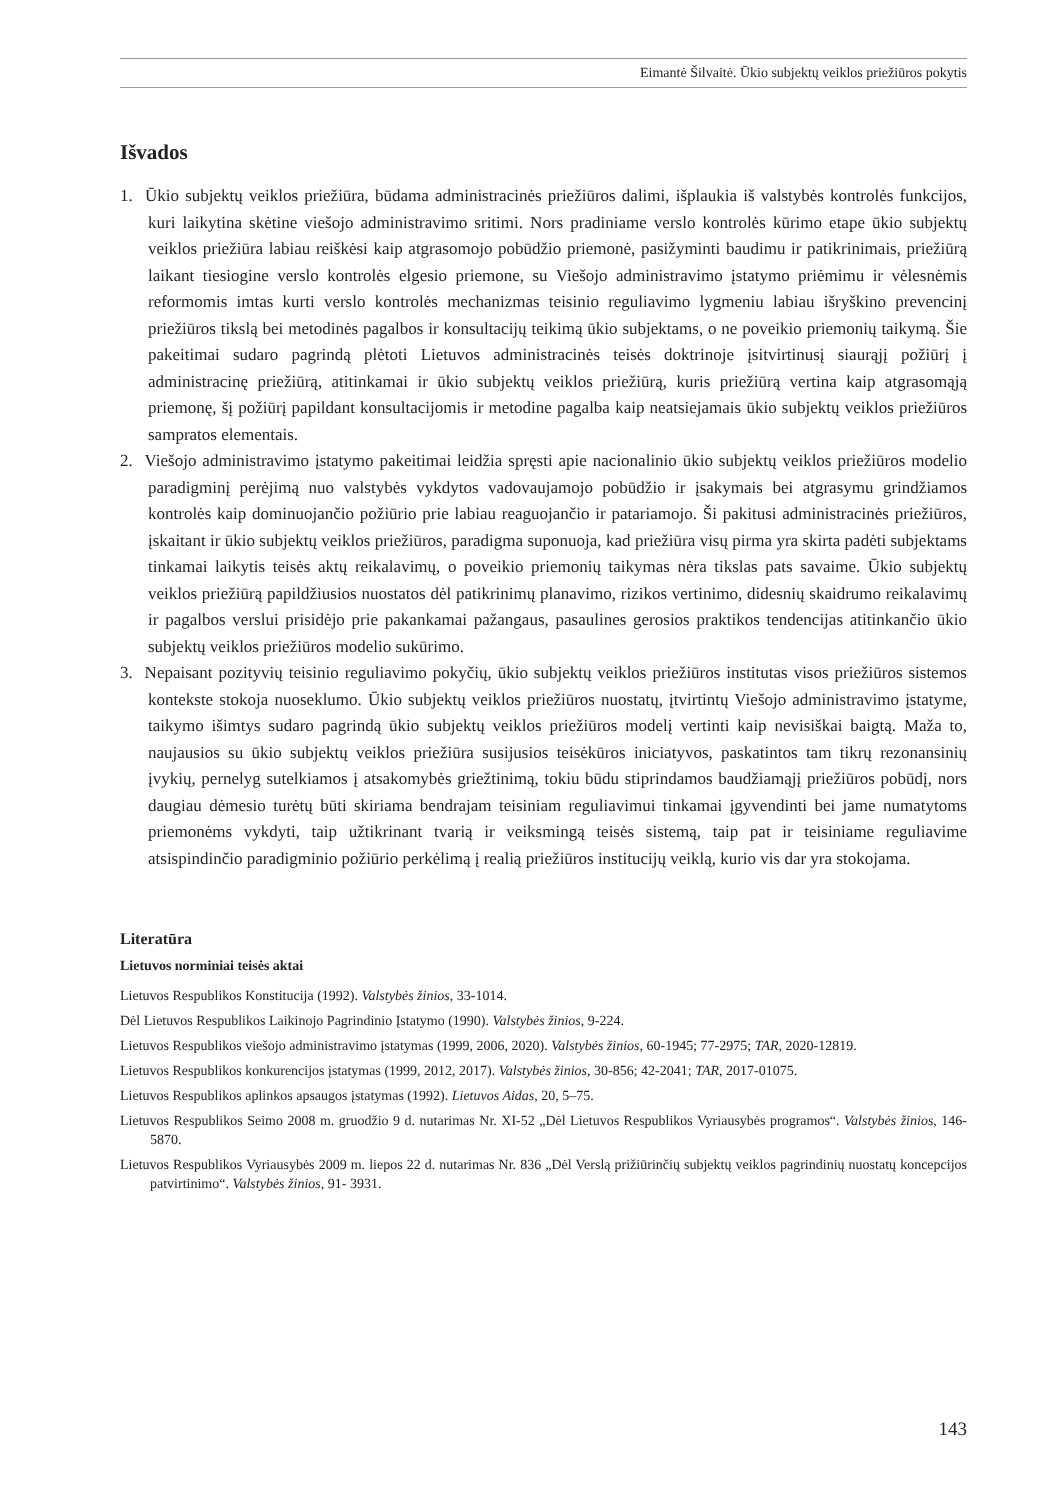Eimantė Šilvaitė. Ūkio subjektų veiklos priežiūros pokytis
Išvados
1. Ūkio subjektų veiklos priežiūra, būdama administracinės priežiūros dalimi, išplaukia iš valstybės kontrolės funkcijos, kuri laikytina skėtine viešojo administravimo sritimi. Nors pradiniame verslo kontrolės kūrimo etape ūkio subjektų veiklos priežiūra labiau reiškėsi kaip atgrasomojo pobūdžio priemonė, pasižyminti baudimu ir patikrinimais, priežiūrą laikant tiesiogine verslo kontrolės elgesio priemone, su Viešojo administravimo įstatymo priėmimu ir vėlesnėmis reformomis imtas kurti verslo kontrolės mechanizmas teisinio reguliavimo lygmeniu labiau išryškino prevencinį priežiūros tikslą bei metodinės pagalbos ir konsultacijų teikimą ūkio subjektams, o ne poveikio priemonių taikymą. Šie pakeitimai sudaro pagrindą plėtoti Lietuvos administracinės teisės doktrinoje įsitvirtinusį siaurąjį požiūrį į administracinę priežiūrą, atitinkamai ir ūkio subjektų veiklos priežiūrą, kuris priežiūrą vertina kaip atgrasomąją priemonę, šį požiūrį papildant konsultacijomis ir metodine pagalba kaip neatsiejamais ūkio subjektų veiklos priežiūros sampratos elementais.
2. Viešojo administravimo įstatymo pakeitimai leidžia spręsti apie nacionalinio ūkio subjektų veiklos priežiūros modelio paradigminį perėjimą nuo valstybės vykdytos vadovaujamojo pobūdžio ir įsakymais bei atgrasymu grindžiamos kontrolės kaip dominuojančio požiūrio prie labiau reaguojančio ir patariamojo. Ši pakitusi administracinės priežiūros, įskaitant ir ūkio subjektų veiklos priežiūros, paradigma suponuoja, kad priežiūra visų pirma yra skirta padėti subjektams tinkamai laikytis teisės aktų reikalavimų, o poveikio priemonių taikymas nėra tikslas pats savaime. Ūkio subjektų veiklos priežiūrą papildžiusios nuostatos dėl patikrinimų planavimo, rizikos vertinimo, didesnių skaidrumo reikalavimų ir pagalbos verslui prisidėjo prie pakankamai pažangaus, pasaulines gerosios praktikos tendencijas atitinkančio ūkio subjektų veiklos priežiūros modelio sukūrimo.
3. Nepaisant pozityvių teisinio reguliavimo pokyčių, ūkio subjektų veiklos priežiūros institutas visos priežiūros sistemos kontekste stokoja nuoseklumo. Ūkio subjektų veiklos priežiūros nuostatų, įtvirtintų Viešojo administravimo įstatyme, taikymo išimtys sudaro pagrindą ūkio subjektų veiklos priežiūros modelį vertinti kaip nevisiškai baigtą. Maža to, naujausios su ūkio subjektų veiklos priežiūra susijusios teisėkūros iniciatyvos, paskatintos tam tikrų rezonansinių įvykių, pernelyg sutelkiamos į atsakomybės griežtinimą, tokiu būdu stiprindamos baudžiamąjį priežiūros pobūdį, nors daugiau dėmesio turėtų būti skiriama bendrajam teisiniam reguliavimui tinkamai įgyvendinti bei jame numatytoms priemonėms vykdyti, taip užtikrinant tvarią ir veiksmingą teisės sistemą, taip pat ir teisiniame reguliavime atsispindinčio paradigminio požiūrio perkėlimą į realią priežiūros institucijų veiklą, kurio vis dar yra stokojama.
Literatūra
Lietuvos norminiai teisės aktai
Lietuvos Respublikos Konstitucija (1992). Valstybės žinios, 33-1014.
Dėl Lietuvos Respublikos Laikinojo Pagrindinio Įstatymo (1990). Valstybės žinios, 9-224.
Lietuvos Respublikos viešojo administravimo įstatymas (1999, 2006, 2020). Valstybės žinios, 60-1945; 77-2975; TAR, 2020-12819.
Lietuvos Respublikos konkurencijos įstatymas (1999, 2012, 2017). Valstybės žinios, 30-856; 42-2041; TAR, 2017-01075.
Lietuvos Respublikos aplinkos apsaugos įstatymas (1992). Lietuvos Aidas, 20, 5–75.
Lietuvos Respublikos Seimo 2008 m. gruodžio 9 d. nutarimas Nr. XI-52 „Dėl Lietuvos Respublikos Vyriausybės programos“. Valstybės žinios, 146-5870.
Lietuvos Respublikos Vyriausybės 2009 m. liepos 22 d. nutarimas Nr. 836 „Dėl Verslą prižiūrinčių subjektų veiklos pagrindinių nuostatų koncepcijos patvirtinimo“. Valstybės žinios, 91- 3931.
143